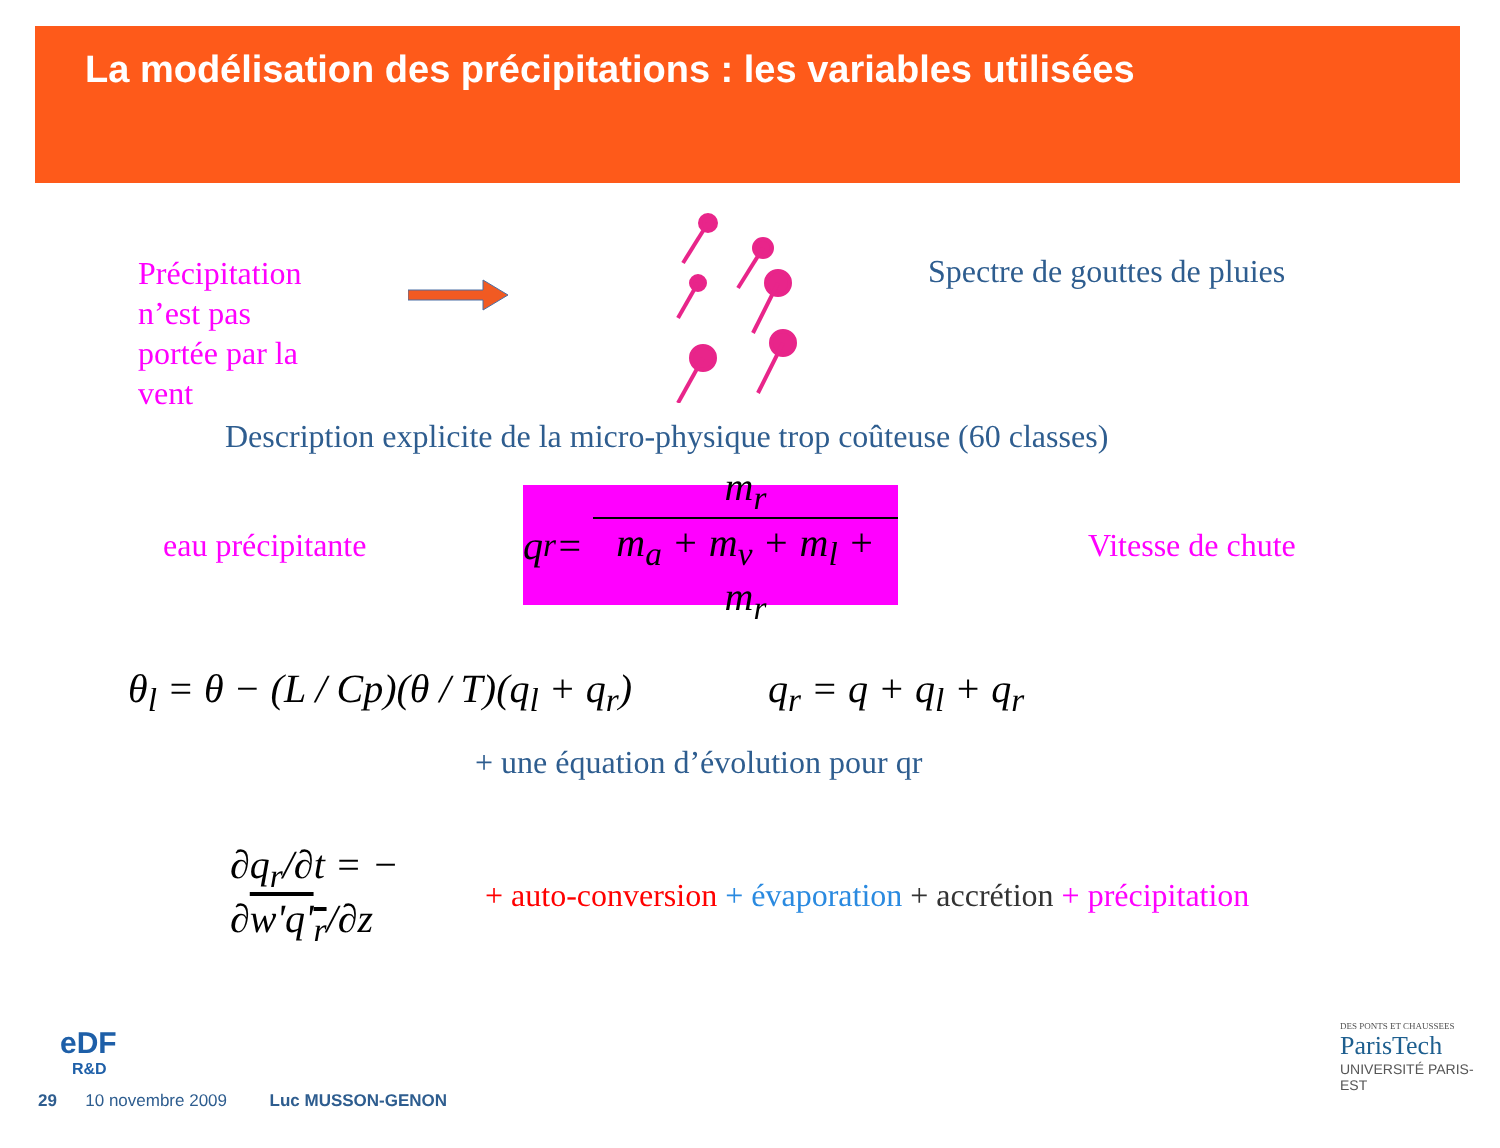La modélisation des précipitations : les variables utilisées
Précipitation n’est pas portée par la vent
Spectre de gouttes de pluies
Description explicite de la micro-physique trop coûteuse (60 classes)
eau précipitante
q<sub>r</sub> = m<sub>r</sub> m<sub>a</sub> + m<sub>v</sub> + m<sub>l</sub> + m<sub>r</sub>
Vitesse de chute
θ<sub>l</sub> = θ − (L / Cp)(θ / T)(q<sub>l</sub> + q<sub>r</sub>)
q<sub>r</sub> = q + q<sub>l</sub> + q<sub>r</sub>
+ une équation d’évolution pour qr
∂q<sub>r</sub>/∂t = − ∂w'q'<sub>r</sub>/∂z
+ auto-conversion + évaporation + accrétion + précipitation
eDF
R&D
29 10 novembre 2009 Luc MUSSON-GENON
DES PONTS ET CHAUSSEES
ParisTech
UNIVERSITÉ PARIS-EST